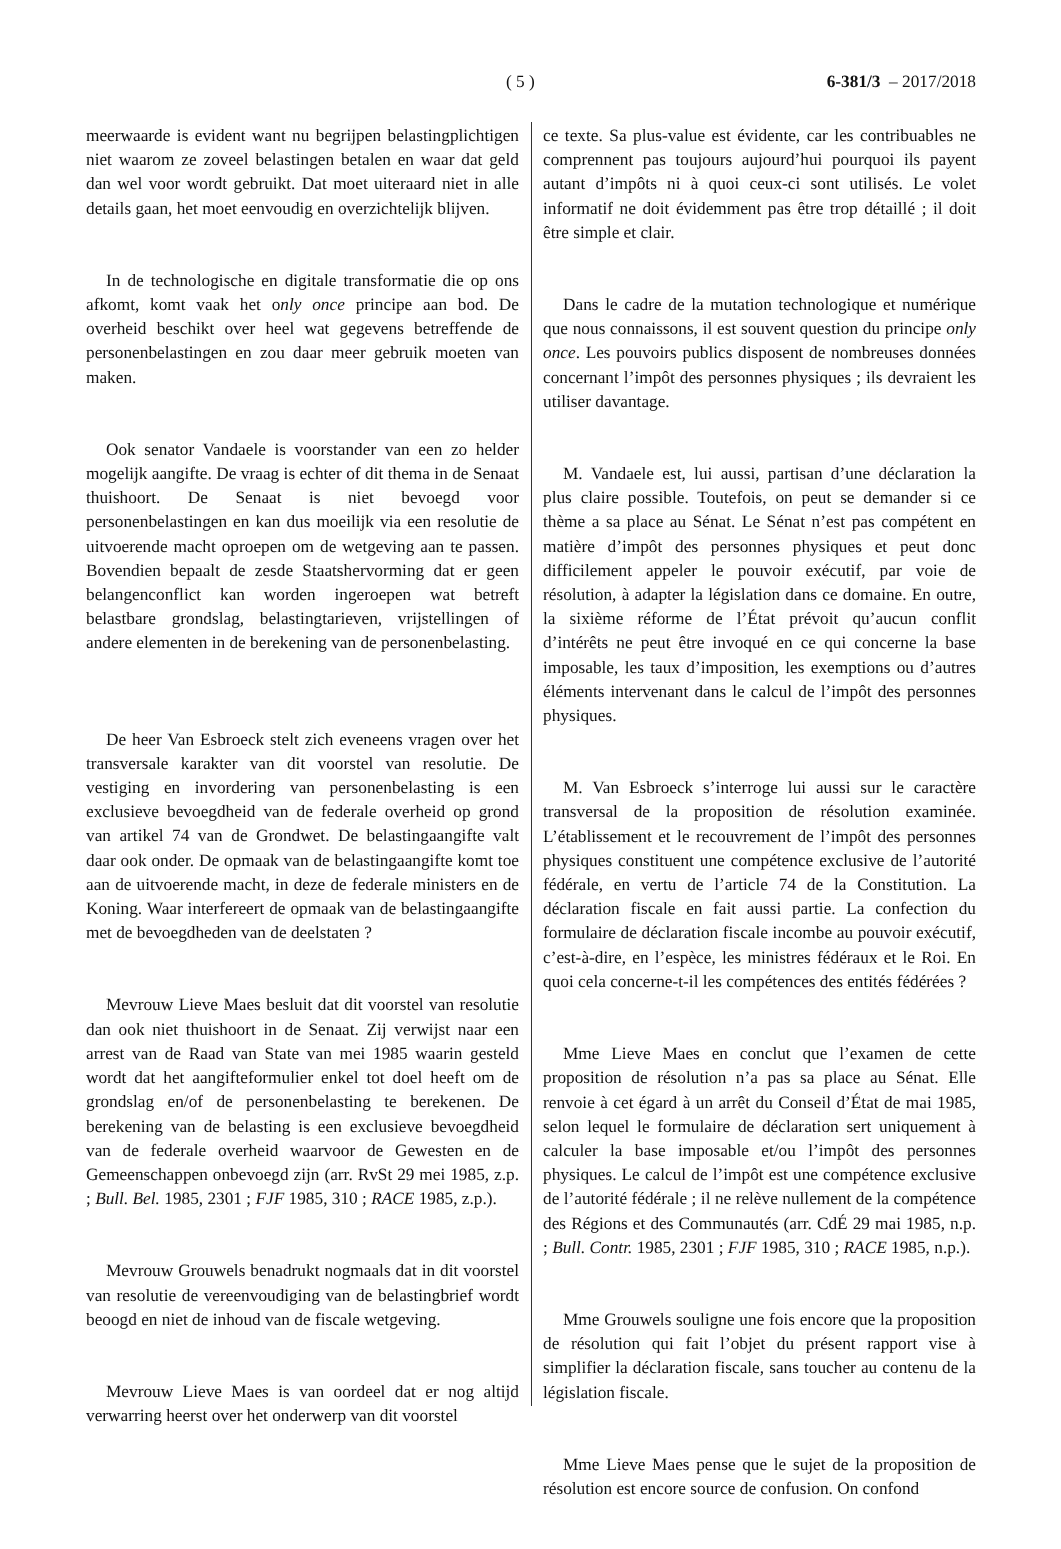( 5 ) 6-381/3 – 2017/2018
meerwaarde is evident want nu begrijpen belastingplichtigen niet waarom ze zoveel belastingen betalen en waar dat geld dan wel voor wordt gebruikt. Dat moet uiteraard niet in alle details gaan, het moet eenvoudig en overzichtelijk blijven.
In de technologische en digitale transformatie die op ons afkomt, komt vaak het only once principe aan bod. De overheid beschikt over heel wat gegevens betreffende de personenbelastingen en zou daar meer gebruik moeten van maken.
Ook senator Vandaele is voorstander van een zo helder mogelijk aangifte. De vraag is echter of dit thema in de Senaat thuishoort. De Senaat is niet bevoegd voor personenbelastingen en kan dus moeilijk via een resolutie de uitvoerende macht oproepen om de wetgeving aan te passen. Bovendien bepaalt de zesde Staatshervorming dat er geen belangenconflict kan worden ingeroepen wat betreft belastbare grondslag, belastingtarieven, vrijstellingen of andere elementen in de berekening van de personenbelasting.
De heer Van Esbroeck stelt zich eveneens vragen over het transversale karakter van dit voorstel van resolutie. De vestiging en invordering van personenbelasting is een exclusieve bevoegdheid van de federale overheid op grond van artikel 74 van de Grondwet. De belastingaangifte valt daar ook onder. De opmaak van de belastingaangifte komt toe aan de uitvoerende macht, in deze de federale ministers en de Koning. Waar interfereert de opmaak van de belastingaangifte met de bevoegdheden van de deelstaten ?
Mevrouw Lieve Maes besluit dat dit voorstel van resolutie dan ook niet thuishoort in de Senaat. Zij verwijst naar een arrest van de Raad van State van mei 1985 waarin gesteld wordt dat het aangifteformulier enkel tot doel heeft om de grondslag en/of de personenbelasting te berekenen. De berekening van de belasting is een exclusieve bevoegdheid van de federale overheid waarvoor de Gewesten en de Gemeenschappen onbevoegd zijn (arr. RvSt 29 mei 1985, z.p. ; Bull. Bel. 1985, 2301 ; FJF 1985, 310 ; RACE 1985, z.p.).
Mevrouw Grouwels benadrukt nogmaals dat in dit voorstel van resolutie de vereenvoudiging van de belastingbrief wordt beoogd en niet de inhoud van de fiscale wetgeving.
Mevrouw Lieve Maes is van oordeel dat er nog altijd verwarring heerst over het onderwerp van dit voorstel
ce texte. Sa plus-value est évidente, car les contribuables ne comprennent pas toujours aujourd’hui pourquoi ils payent autant d’impôts ni à quoi ceux-ci sont utilisés. Le volet informatif ne doit évidemment pas être trop détaillé ; il doit être simple et clair.
Dans le cadre de la mutation technologique et numérique que nous connaissons, il est souvent question du principe only once. Les pouvoirs publics disposent de nombreuses données concernant l’impôt des personnes physiques ; ils devraient les utiliser davantage.
M. Vandaele est, lui aussi, partisan d’une déclaration la plus claire possible. Toutefois, on peut se demander si ce thème a sa place au Sénat. Le Sénat n’est pas compétent en matière d’impôt des personnes physiques et peut donc difficilement appeler le pouvoir exécutif, par voie de résolution, à adapter la législation dans ce domaine. En outre, la sixième réforme de l’État prévoit qu’aucun conflit d’intérêts ne peut être invoqué en ce qui concerne la base imposable, les taux d’imposition, les exemptions ou d’autres éléments intervenant dans le calcul de l’impôt des personnes physiques.
M. Van Esbroeck s’interroge lui aussi sur le caractère transversal de la proposition de résolution examinée. L’établissement et le recouvrement de l’impôt des personnes physiques constituent une compétence exclusive de l’autorité fédérale, en vertu de l’article 74 de la Constitution. La déclaration fiscale en fait aussi partie. La confection du formulaire de déclaration fiscale incombe au pouvoir exécutif, c’est-à-dire, en l’espèce, les ministres fédéraux et le Roi. En quoi cela concerne-t-il les compétences des entités fédérées ?
Mme Lieve Maes en conclut que l’examen de cette proposition de résolution n’a pas sa place au Sénat. Elle renvoie à cet égard à un arrêt du Conseil d’État de mai 1985, selon lequel le formulaire de déclaration sert uniquement à calculer la base imposable et/ou l’impôt des personnes physiques. Le calcul de l’impôt est une compétence exclusive de l’autorité fédérale ; il ne relève nullement de la compétence des Régions et des Communautés (arr. CdÉ 29 mai 1985, n.p. ; Bull. Contr. 1985, 2301 ; FJF 1985, 310 ; RACE 1985, n.p.).
Mme Grouwels souligne une fois encore que la proposition de résolution qui fait l’objet du présent rapport vise à simplifier la déclaration fiscale, sans toucher au contenu de la législation fiscale.
Mme Lieve Maes pense que le sujet de la proposition de résolution est encore source de confusion. On confond